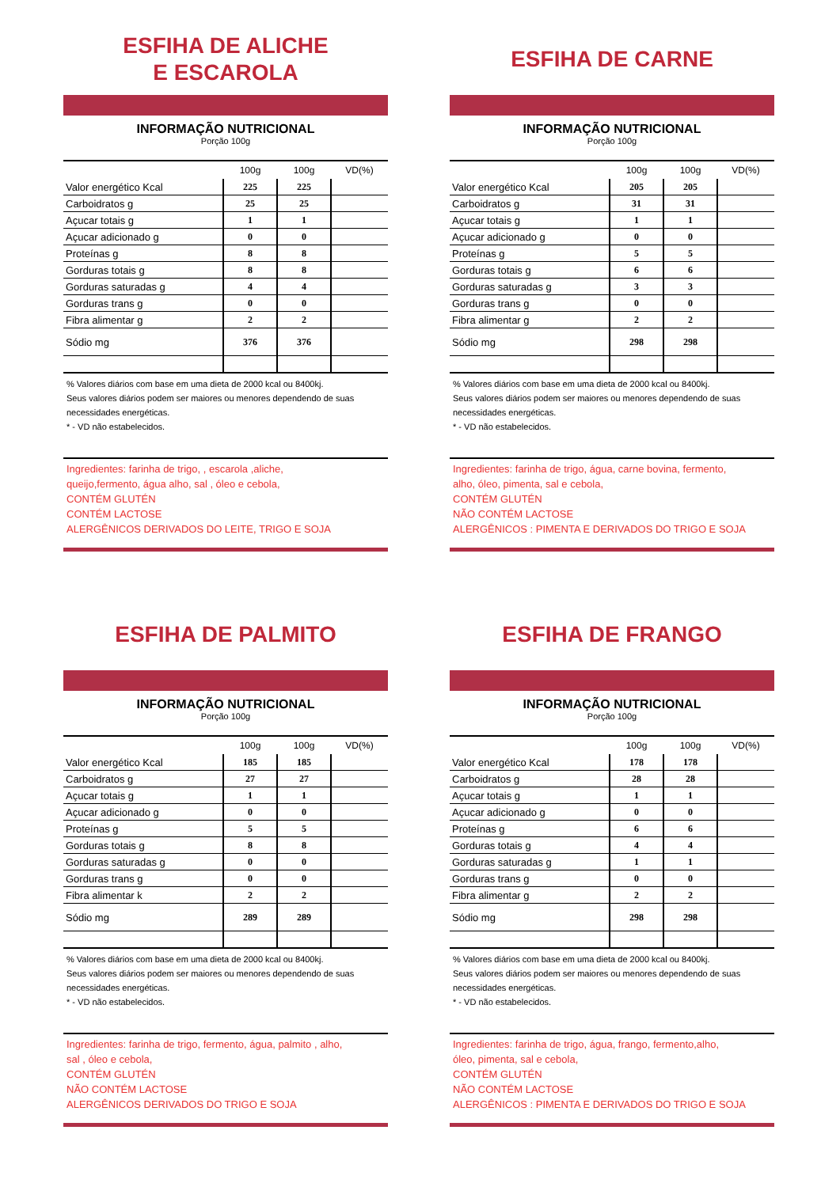ESFIHA DE ALICHE
E ESCAROLA
INFORMAÇÃO NUTRICIONAL
Porção 100g
| | 100g | 100g | VD(%) |
| --- | --- | --- | --- |
| Valor energético Kcal | 225 | 225 | |
| Carboidratos g | 25 | 25 | |
| Açucar totais g | 1 | 1 | |
| Açucar adicionado g | 0 | 0 | |
| Proteínas g | 8 | 8 | |
| Gorduras totais g | 8 | 8 | |
| Gorduras saturadas g | 4 | 4 | |
| Gorduras trans g | 0 | 0 | |
| Fibra alimentar g | 2 | 2 | |
| Sódio mg | 376 | 376 | |
% Valores diários com base em uma dieta de 2000 kcal ou 8400kj.
Seus valores diários podem ser maiores ou menores dependendo de suas necessidades energéticas.
* - VD não estabelecidos.
Ingredientes: farinha de trigo, , escarola ,aliche,
queijo,fermento, água alho, sal , óleo e cebola,
CONTÉM GLUTÉN
CONTÉM LACTOSE
ALERGÊNICOS DERIVADOS DO LEITE, TRIGO E SOJA
ESFIHA DE CARNE
INFORMAÇÃO NUTRICIONAL
Porção 100g
| | 100g | 100g | VD(%) |
| --- | --- | --- | --- |
| Valor energético Kcal | 205 | 205 | |
| Carboidratos g | 31 | 31 | |
| Açucar totais g | 1 | 1 | |
| Açucar adicionado g | 0 | 0 | |
| Proteínas g | 5 | 5 | |
| Gorduras totais g | 6 | 6 | |
| Gorduras saturadas g | 3 | 3 | |
| Gorduras trans g | 0 | 0 | |
| Fibra alimentar g | 2 | 2 | |
| Sódio mg | 298 | 298 | |
% Valores diários com base em uma dieta de 2000 kcal ou 8400kj.
Seus valores diários podem ser maiores ou menores dependendo de suas necessidades energéticas.
* - VD não estabelecidos.
Ingredientes: farinha de trigo, água, carne bovina, fermento,
alho, óleo, pimenta, sal e cebola,
CONTÉM GLUTÉN
NÃO CONTÉM LACTOSE
ALERGÊNICOS : PIMENTA E DERIVADOS DO TRIGO E SOJA
ESFIHA DE PALMITO
INFORMAÇÃO NUTRICIONAL
Porção 100g
| | 100g | 100g | VD(%) |
| --- | --- | --- | --- |
| Valor energético Kcal | 185 | 185 | |
| Carboidratos g | 27 | 27 | |
| Açucar totais g | 1 | 1 | |
| Açucar adicionado g | 0 | 0 | |
| Proteínas g | 5 | 5 | |
| Gorduras totais g | 8 | 8 | |
| Gorduras saturadas g | 0 | 0 | |
| Gorduras trans g | 0 | 0 | |
| Fibra alimentar k | 2 | 2 | |
| Sódio mg | 289 | 289 | |
% Valores diários com base em uma dieta de 2000 kcal ou 8400kj.
Seus valores diários podem ser maiores ou menores dependendo de suas necessidades energéticas.
* - VD não estabelecidos.
Ingredientes: farinha de trigo, fermento, água, palmito , alho,
sal , óleo e cebola,
CONTÉM GLUTÉN
NÃO CONTÉM LACTOSE
ALERGÊNICOS DERIVADOS DO TRIGO E SOJA
ESFIHA DE FRANGO
INFORMAÇÃO NUTRICIONAL
Porção 100g
| | 100g | 100g | VD(%) |
| --- | --- | --- | --- |
| Valor energético Kcal | 178 | 178 | |
| Carboidratos g | 28 | 28 | |
| Açucar totais g | 1 | 1 | |
| Açucar adicionado g | 0 | 0 | |
| Proteínas g | 6 | 6 | |
| Gorduras totais g | 4 | 4 | |
| Gorduras saturadas g | 1 | 1 | |
| Gorduras trans g | 0 | 0 | |
| Fibra alimentar g | 2 | 2 | |
| Sódio mg | 298 | 298 | |
% Valores diários com base em uma dieta de 2000 kcal ou 8400kj.
Seus valores diários podem ser maiores ou menores dependendo de suas necessidades energéticas.
* - VD não estabelecidos.
Ingredientes: farinha de trigo, água, frango, fermento,alho,
óleo, pimenta, sal e cebola,
CONTÉM GLUTÉN
NÃO CONTÉM LACTOSE
ALERGÊNICOS : PIMENTA E DERIVADOS DO TRIGO E SOJA